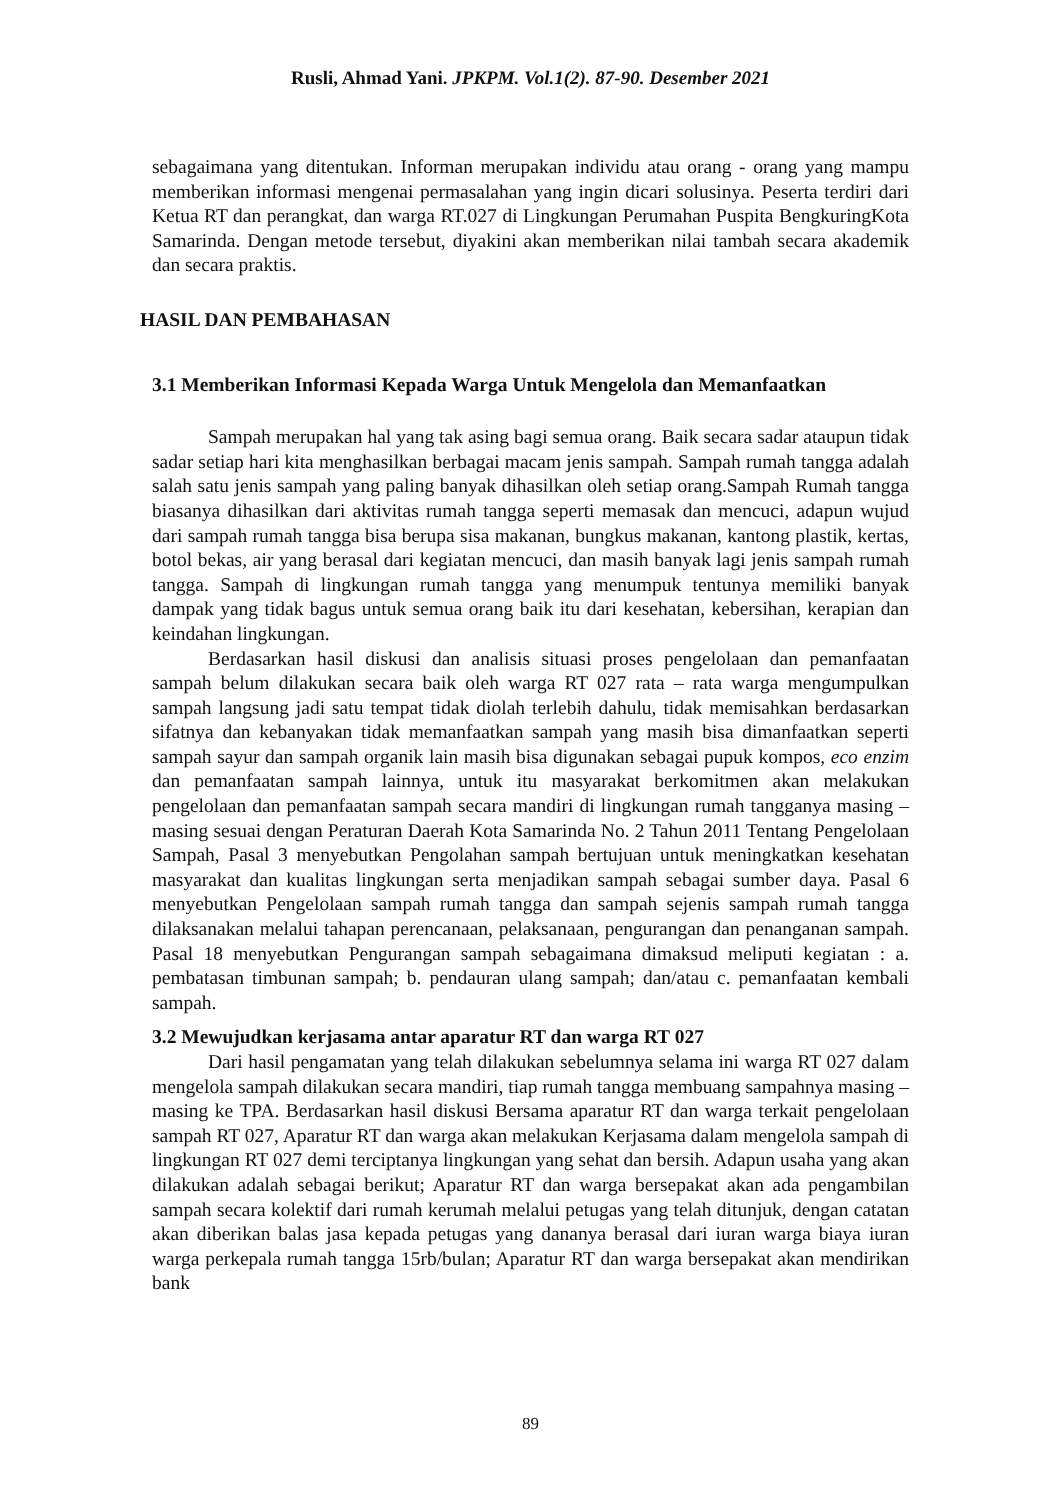Rusli, Ahmad Yani. JPKPM. Vol.1(2). 87-90. Desember 2021
sebagaimana yang ditentukan. Informan merupakan individu atau orang - orang yang mampu memberikan informasi mengenai permasalahan yang ingin dicari solusinya. Peserta terdiri dari Ketua RT dan perangkat, dan warga RT.027 di Lingkungan Perumahan Puspita BengkuringKota Samarinda. Dengan metode tersebut, diyakini akan memberikan nilai tambah secara akademik dan secara praktis.
HASIL DAN PEMBAHASAN
3.1 Memberikan Informasi Kepada Warga Untuk Mengelola dan Memanfaatkan
Sampah merupakan hal yang tak asing bagi semua orang. Baik secara sadar ataupun tidak sadar setiap hari kita menghasilkan berbagai macam jenis sampah. Sampah rumah tangga adalah salah satu jenis sampah yang paling banyak dihasilkan oleh setiap orang.Sampah Rumah tangga biasanya dihasilkan dari aktivitas rumah tangga seperti memasak dan mencuci, adapun wujud dari sampah rumah tangga bisa berupa sisa makanan, bungkus makanan, kantong plastik, kertas, botol bekas, air yang berasal dari kegiatan mencuci, dan masih banyak lagi jenis sampah rumah tangga. Sampah di lingkungan rumah tangga yang menumpuk tentunya memiliki banyak dampak yang tidak bagus untuk semua orang baik itu dari kesehatan, kebersihan, kerapian dan keindahan lingkungan.
Berdasarkan hasil diskusi dan analisis situasi proses pengelolaan dan pemanfaatan sampah belum dilakukan secara baik oleh warga RT 027 rata – rata warga mengumpulkan sampah langsung jadi satu tempat tidak diolah terlebih dahulu, tidak memisahkan berdasarkan sifatnya dan kebanyakan tidak memanfaatkan sampah yang masih bisa dimanfaatkan seperti sampah sayur dan sampah organik lain masih bisa digunakan sebagai pupuk kompos, eco enzim dan pemanfaatan sampah lainnya, untuk itu masyarakat berkomitmen akan melakukan pengelolaan dan pemanfaatan sampah secara mandiri di lingkungan rumah tangganya masing – masing sesuai dengan Peraturan Daerah Kota Samarinda No. 2 Tahun 2011 Tentang Pengelolaan Sampah, Pasal 3 menyebutkan Pengolahan sampah bertujuan untuk meningkatkan kesehatan masyarakat dan kualitas lingkungan serta menjadikan sampah sebagai sumber daya. Pasal 6 menyebutkan Pengelolaan sampah rumah tangga dan sampah sejenis sampah rumah tangga dilaksanakan melalui tahapan perencanaan, pelaksanaan, pengurangan dan penanganan sampah. Pasal 18 menyebutkan Pengurangan sampah sebagaimana dimaksud meliputi kegiatan : a. pembatasan timbunan sampah; b. pendauran ulang sampah; dan/atau c. pemanfaatan kembali sampah.
3.2 Mewujudkan kerjasama antar aparatur RT dan warga RT 027
Dari hasil pengamatan yang telah dilakukan sebelumnya selama ini warga RT 027 dalam mengelola sampah dilakukan secara mandiri, tiap rumah tangga membuang sampahnya masing – masing ke TPA. Berdasarkan hasil diskusi Bersama aparatur RT dan warga terkait pengelolaan sampah RT 027, Aparatur RT dan warga akan melakukan Kerjasama dalam mengelola sampah di lingkungan RT 027 demi terciptanya lingkungan yang sehat dan bersih. Adapun usaha yang akan dilakukan adalah sebagai berikut; Aparatur RT dan warga bersepakat akan ada pengambilan sampah secara kolektif dari rumah kerumah melalui petugas yang telah ditunjuk, dengan catatan akan diberikan balas jasa kepada petugas yang dananya berasal dari iuran warga biaya iuran warga perkepala rumah tangga 15rb/bulan; Aparatur RT dan warga bersepakat akan mendirikan bank
89